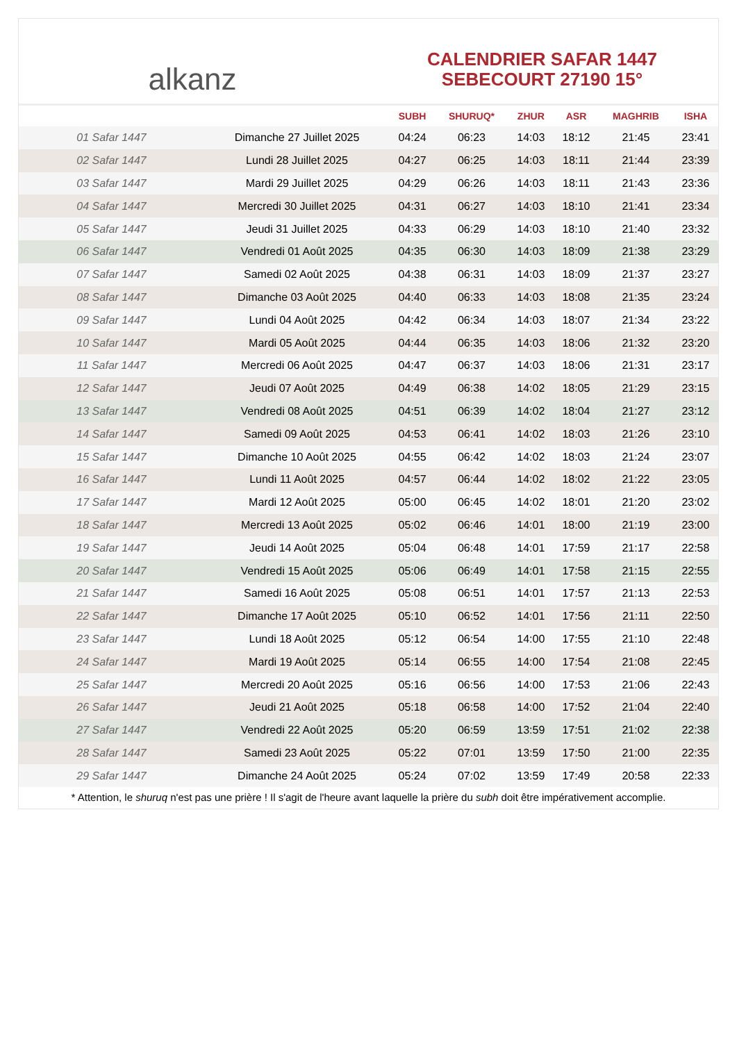alkanz
CALENDRIER SAFAR 1447
SEBECOURT 27190 15°
| | | SUBH | SHURUQ* | ZHUR | ASR | MAGHRIB | ISHA |
| --- | --- | --- | --- | --- | --- | --- | --- |
| 01 Safar 1447 | Dimanche 27 Juillet 2025 | 04:24 | 06:23 | 14:03 | 18:12 | 21:45 | 23:41 |
| 02 Safar 1447 | Lundi 28 Juillet 2025 | 04:27 | 06:25 | 14:03 | 18:11 | 21:44 | 23:39 |
| 03 Safar 1447 | Mardi 29 Juillet 2025 | 04:29 | 06:26 | 14:03 | 18:11 | 21:43 | 23:36 |
| 04 Safar 1447 | Mercredi 30 Juillet 2025 | 04:31 | 06:27 | 14:03 | 18:10 | 21:41 | 23:34 |
| 05 Safar 1447 | Jeudi 31 Juillet 2025 | 04:33 | 06:29 | 14:03 | 18:10 | 21:40 | 23:32 |
| 06 Safar 1447 | Vendredi 01 Août 2025 | 04:35 | 06:30 | 14:03 | 18:09 | 21:38 | 23:29 |
| 07 Safar 1447 | Samedi 02 Août 2025 | 04:38 | 06:31 | 14:03 | 18:09 | 21:37 | 23:27 |
| 08 Safar 1447 | Dimanche 03 Août 2025 | 04:40 | 06:33 | 14:03 | 18:08 | 21:35 | 23:24 |
| 09 Safar 1447 | Lundi 04 Août 2025 | 04:42 | 06:34 | 14:03 | 18:07 | 21:34 | 23:22 |
| 10 Safar 1447 | Mardi 05 Août 2025 | 04:44 | 06:35 | 14:03 | 18:06 | 21:32 | 23:20 |
| 11 Safar 1447 | Mercredi 06 Août 2025 | 04:47 | 06:37 | 14:03 | 18:06 | 21:31 | 23:17 |
| 12 Safar 1447 | Jeudi 07 Août 2025 | 04:49 | 06:38 | 14:02 | 18:05 | 21:29 | 23:15 |
| 13 Safar 1447 | Vendredi 08 Août 2025 | 04:51 | 06:39 | 14:02 | 18:04 | 21:27 | 23:12 |
| 14 Safar 1447 | Samedi 09 Août 2025 | 04:53 | 06:41 | 14:02 | 18:03 | 21:26 | 23:10 |
| 15 Safar 1447 | Dimanche 10 Août 2025 | 04:55 | 06:42 | 14:02 | 18:03 | 21:24 | 23:07 |
| 16 Safar 1447 | Lundi 11 Août 2025 | 04:57 | 06:44 | 14:02 | 18:02 | 21:22 | 23:05 |
| 17 Safar 1447 | Mardi 12 Août 2025 | 05:00 | 06:45 | 14:02 | 18:01 | 21:20 | 23:02 |
| 18 Safar 1447 | Mercredi 13 Août 2025 | 05:02 | 06:46 | 14:01 | 18:00 | 21:19 | 23:00 |
| 19 Safar 1447 | Jeudi 14 Août 2025 | 05:04 | 06:48 | 14:01 | 17:59 | 21:17 | 22:58 |
| 20 Safar 1447 | Vendredi 15 Août 2025 | 05:06 | 06:49 | 14:01 | 17:58 | 21:15 | 22:55 |
| 21 Safar 1447 | Samedi 16 Août 2025 | 05:08 | 06:51 | 14:01 | 17:57 | 21:13 | 22:53 |
| 22 Safar 1447 | Dimanche 17 Août 2025 | 05:10 | 06:52 | 14:01 | 17:56 | 21:11 | 22:50 |
| 23 Safar 1447 | Lundi 18 Août 2025 | 05:12 | 06:54 | 14:00 | 17:55 | 21:10 | 22:48 |
| 24 Safar 1447 | Mardi 19 Août 2025 | 05:14 | 06:55 | 14:00 | 17:54 | 21:08 | 22:45 |
| 25 Safar 1447 | Mercredi 20 Août 2025 | 05:16 | 06:56 | 14:00 | 17:53 | 21:06 | 22:43 |
| 26 Safar 1447 | Jeudi 21 Août 2025 | 05:18 | 06:58 | 14:00 | 17:52 | 21:04 | 22:40 |
| 27 Safar 1447 | Vendredi 22 Août 2025 | 05:20 | 06:59 | 13:59 | 17:51 | 21:02 | 22:38 |
| 28 Safar 1447 | Samedi 23 Août 2025 | 05:22 | 07:01 | 13:59 | 17:50 | 21:00 | 22:35 |
| 29 Safar 1447 | Dimanche 24 Août 2025 | 05:24 | 07:02 | 13:59 | 17:49 | 20:58 | 22:33 |
* Attention, le shuruq n'est pas une prière ! Il s'agit de l'heure avant laquelle la prière du subh doit être impérativement accomplie.